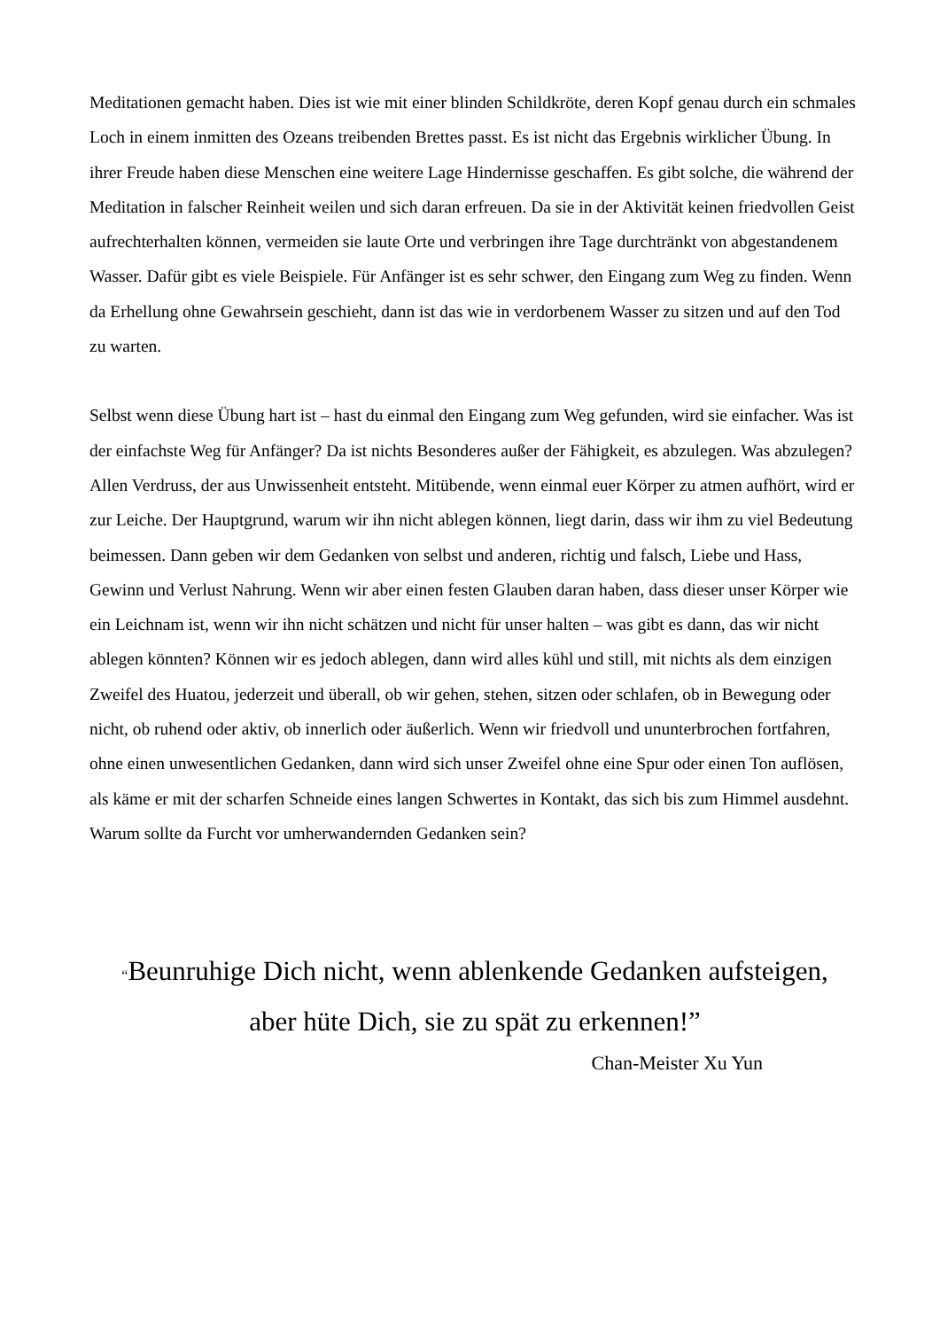Meditationen gemacht haben. Dies ist wie mit einer blinden Schildkröte, deren Kopf genau durch ein schmales Loch in einem inmitten des Ozeans treibenden Brettes passt. Es ist nicht das Ergebnis wirklicher Übung. In ihrer Freude haben diese Menschen eine weitere Lage Hindernisse geschaffen. Es gibt solche, die während der Meditation in falscher Reinheit weilen und sich daran erfreuen. Da sie in der Aktivität keinen friedvollen Geist aufrechterhalten können, vermeiden sie laute Orte und verbringen ihre Tage durchtränkt von abgestandenem Wasser. Dafür gibt es viele Beispiele. Für Anfänger ist es sehr schwer, den Eingang zum Weg zu finden. Wenn da Erhellung ohne Gewahrsein geschieht, dann ist das wie in verdorbenem Wasser zu sitzen und auf den Tod zu warten.
Selbst wenn diese Übung hart ist – hast du einmal den Eingang zum Weg gefunden, wird sie einfacher. Was ist der einfachste Weg für Anfänger? Da ist nichts Besonderes außer der Fähigkeit, es abzulegen. Was abzulegen? Allen Verdruss, der aus Unwissenheit entsteht. Mitübende, wenn einmal euer Körper zu atmen aufhört, wird er zur Leiche. Der Hauptgrund, warum wir ihn nicht ablegen können, liegt darin, dass wir ihm zu viel Bedeutung beimessen. Dann geben wir dem Gedanken von selbst und anderen, richtig und falsch, Liebe und Hass, Gewinn und Verlust Nahrung. Wenn wir aber einen festen Glauben daran haben, dass dieser unser Körper wie ein Leichnam ist, wenn wir ihn nicht schätzen und nicht für unser halten – was gibt es dann, das wir nicht ablegen könnten? Können wir es jedoch ablegen, dann wird alles kühl und still, mit nichts als dem einzigen Zweifel des Huatou, jederzeit und überall, ob wir gehen, stehen, sitzen oder schlafen, ob in Bewegung oder nicht, ob ruhend oder aktiv, ob innerlich oder äußerlich. Wenn wir friedvoll und ununterbrochen fortfahren, ohne einen unwesentlichen Gedanken, dann wird sich unser Zweifel ohne eine Spur oder einen Ton auflösen, als käme er mit der scharfen Schneide eines langen Schwertes in Kontakt, das sich bis zum Himmel ausdehnt. Warum sollte da Furcht vor umherwandernden Gedanken sein?
“Beunruhige Dich nicht, wenn ablenkende Gedanken aufsteigen,
aber hüte Dich, sie zu spät zu erkennen!”
Chan-Meister Xu Yun